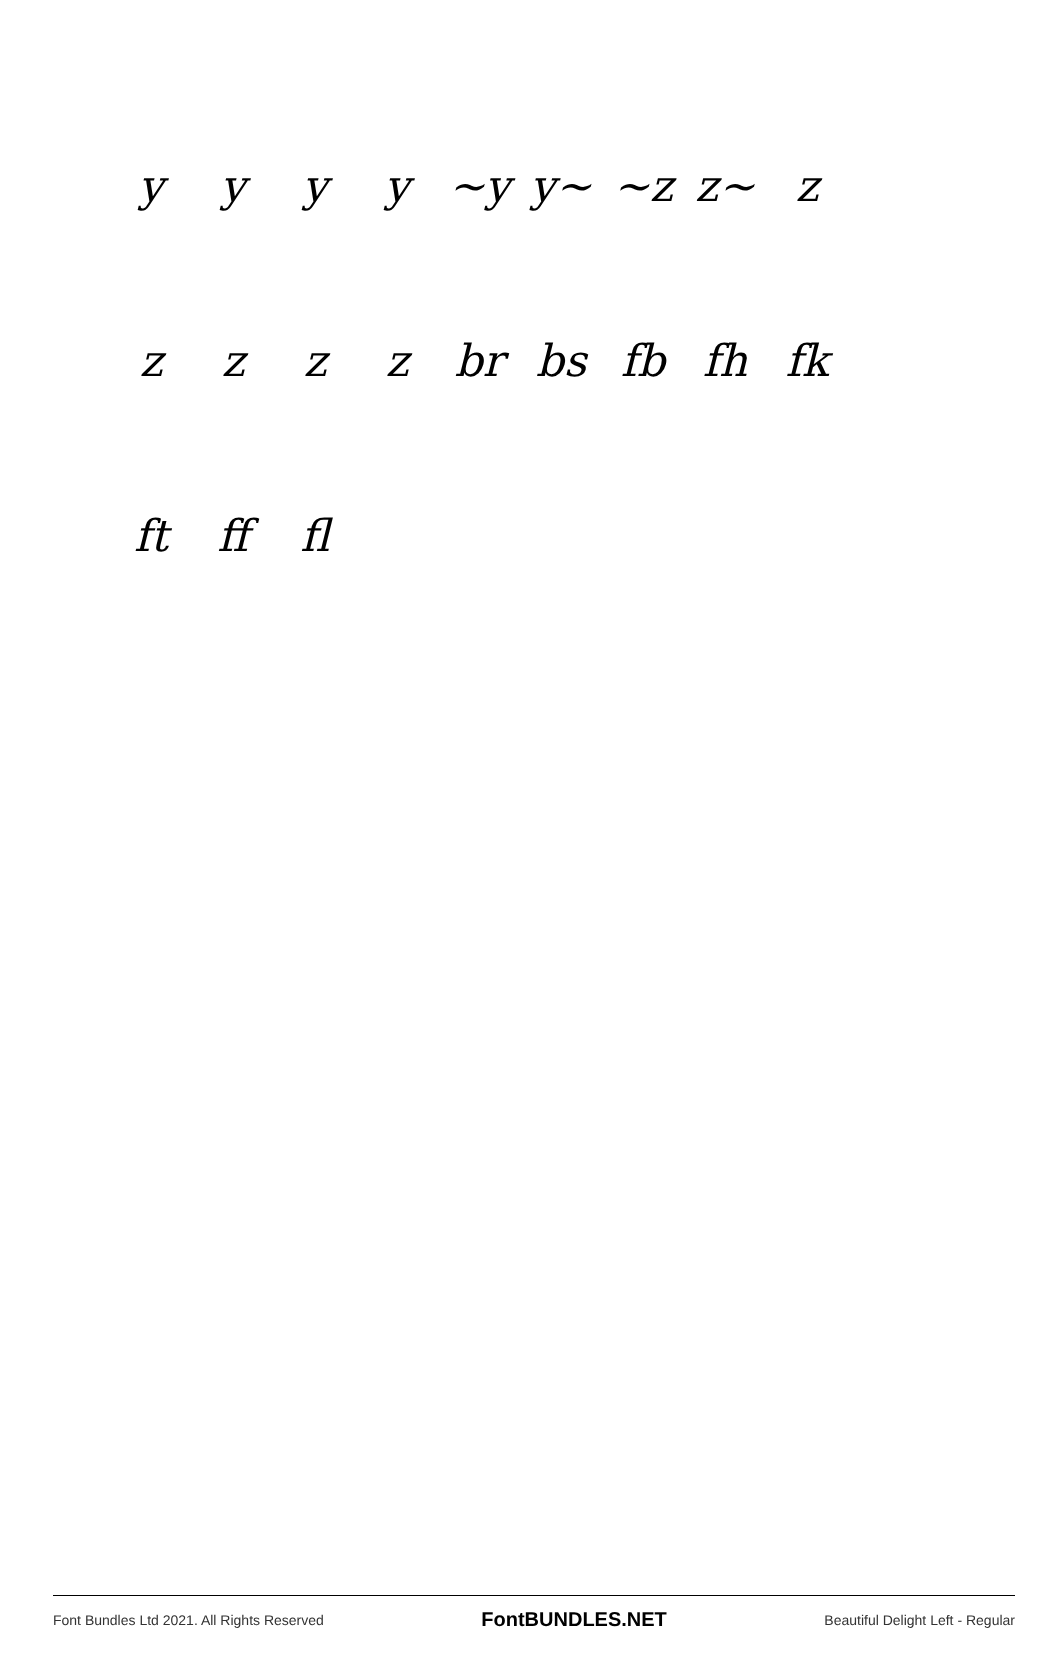yyyy ~y y~ ~z z~ z
zzzz br bs fb fh fk
ft ff fl
Font Bundles Ltd 2021. All Rights Reserved FontBUNDLES.NET Beautiful Delight Left - Regular